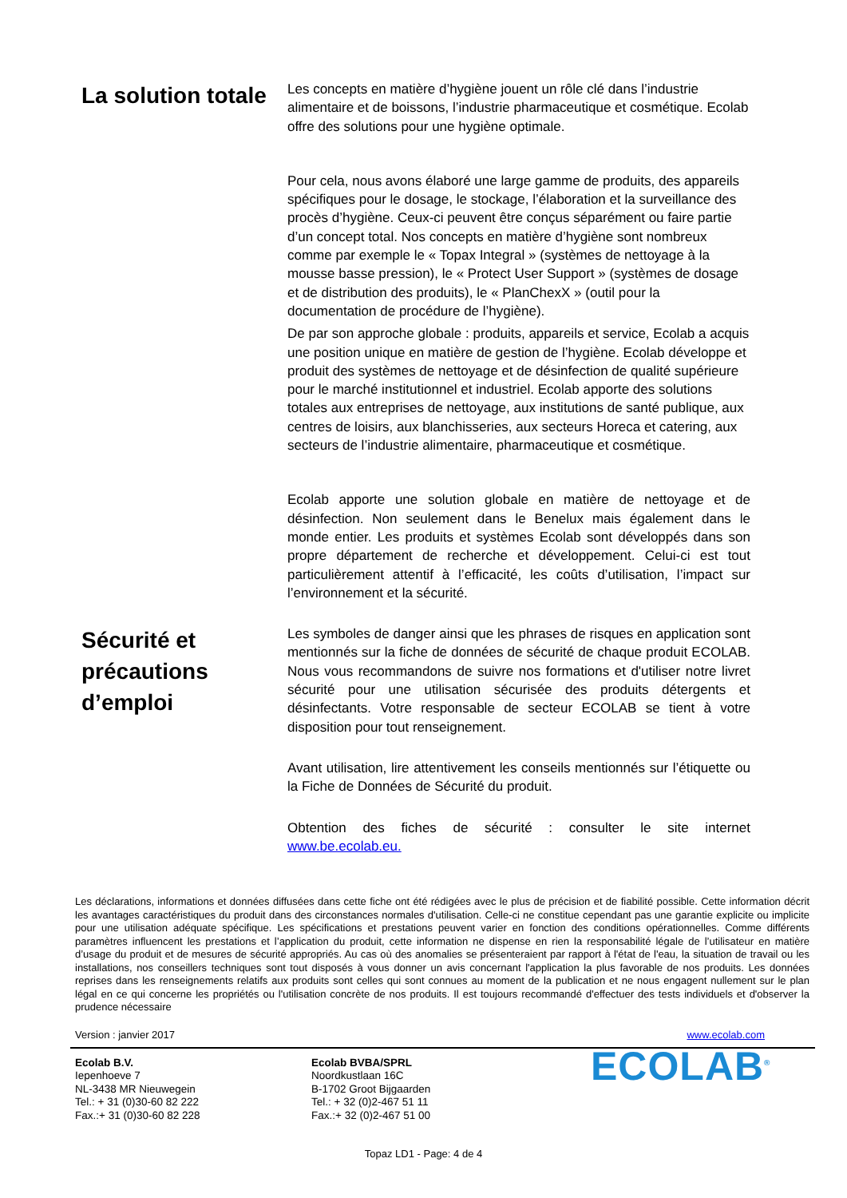La solution totale
Les concepts en matière d’hygiène jouent un rôle clé dans l’industrie alimentaire et de boissons, l’industrie pharmaceutique et cosmétique. Ecolab offre des solutions pour une hygiène optimale.
Pour cela, nous avons élaboré une large gamme de produits, des appareils spécifiques pour le dosage, le stockage, l’élaboration et la surveillance des procès d’hygiène. Ceux-ci peuvent être conçus séparément ou faire partie d’un concept total. Nos concepts en matière d’hygiène sont nombreux comme par exemple le « Topax Integral » (systèmes de nettoyage à la mousse basse pression), le « Protect User Support » (systèmes de dosage et de distribution des produits), le « PlanChexX » (outil pour la documentation de procédure de l’hygiène).
De par son approche globale : produits, appareils et service, Ecolab a acquis une position unique en matière de gestion de l’hygiène. Ecolab développe et produit des systèmes de nettoyage et de désinfection de qualité supérieure pour le marché institutionnel et industriel. Ecolab apporte des solutions totales aux entreprises de nettoyage, aux institutions de santé publique, aux centres de loisirs, aux blanchisseries, aux secteurs Horeca et catering, aux secteurs de l’industrie alimentaire, pharmaceutique et cosmétique.
Ecolab apporte une solution globale en matière de nettoyage et de désinfection. Non seulement dans le Benelux mais également dans le monde entier. Les produits et systèmes Ecolab sont développés dans son propre département de recherche et développement. Celui-ci est tout particulièrement attentif à l’efficacité, les coûts d’utilisation, l’impact sur l’environnement et la sécurité.
Sécurité et précautions d’emploi
Les symboles de danger ainsi que les phrases de risques en application sont mentionnés sur la fiche de données de sécurité de chaque produit ECOLAB. Nous vous recommandons de suivre nos formations et d'utiliser notre livret sécurité pour une utilisation sécurisée des produits détergents et désinfectants. Votre responsable de secteur ECOLAB se tient à votre disposition pour tout renseignement.
Avant utilisation, lire attentivement les conseils mentionnés sur l’étiquette ou la Fiche de Données de Sécurité du produit.
Obtention des fiches de sécurité : consulter le site internet www.be.ecolab.eu.
Les déclarations, informations et données diffusées dans cette fiche ont été rédigées avec le plus de précision et de fiabilité possible. Cette information décrit les avantages caractéristiques du produit dans des circonstances normales d'utilisation. Celle-ci ne constitue cependant pas une garantie explicite ou implicite pour une utilisation adéquate spécifique. Les spécifications et prestations peuvent varier en fonction des conditions opérationnelles. Comme différents paramètres influencent les prestations et l’application du produit, cette information ne dispense en rien la responsabilité légale de l’utilisateur en matière d’usage du produit et de mesures de sécurité appropriés. Au cas où des anomalies se présenteraient par rapport à l'état de l'eau, la situation de travail ou les installations, nos conseillers techniques sont tout disposés à vous donner un avis concernant l'application la plus favorable de nos produits. Les données reprises dans les renseignements relatifs aux produits sont celles qui sont connues au moment de la publication et ne nous engagent nullement sur le plan légal en ce qui concerne les propriétés ou l'utilisation concrète de nos produits. Il est toujours recommandé d'effectuer des tests individuels et d'observer la prudence nécessaire
Version : janvier 2017 www.ecolab.com
Ecolab B.V.
Iepenhoeve 7
NL-3438 MR Nieuwegein
Tel.: + 31 (0)30-60 82 222
Fax.:+ 31 (0)30-60 82 228
Ecolab BVBA/SPRL
Noordkustlaan 16C
B-1702 Groot Bijgaarden
Tel.: + 32 (0)2-467 51 11
Fax.:+ 32 (0)2-467 51 00
ECOLAB<sup>®</sup>
Topaz LD1 - Page: 4 de 4